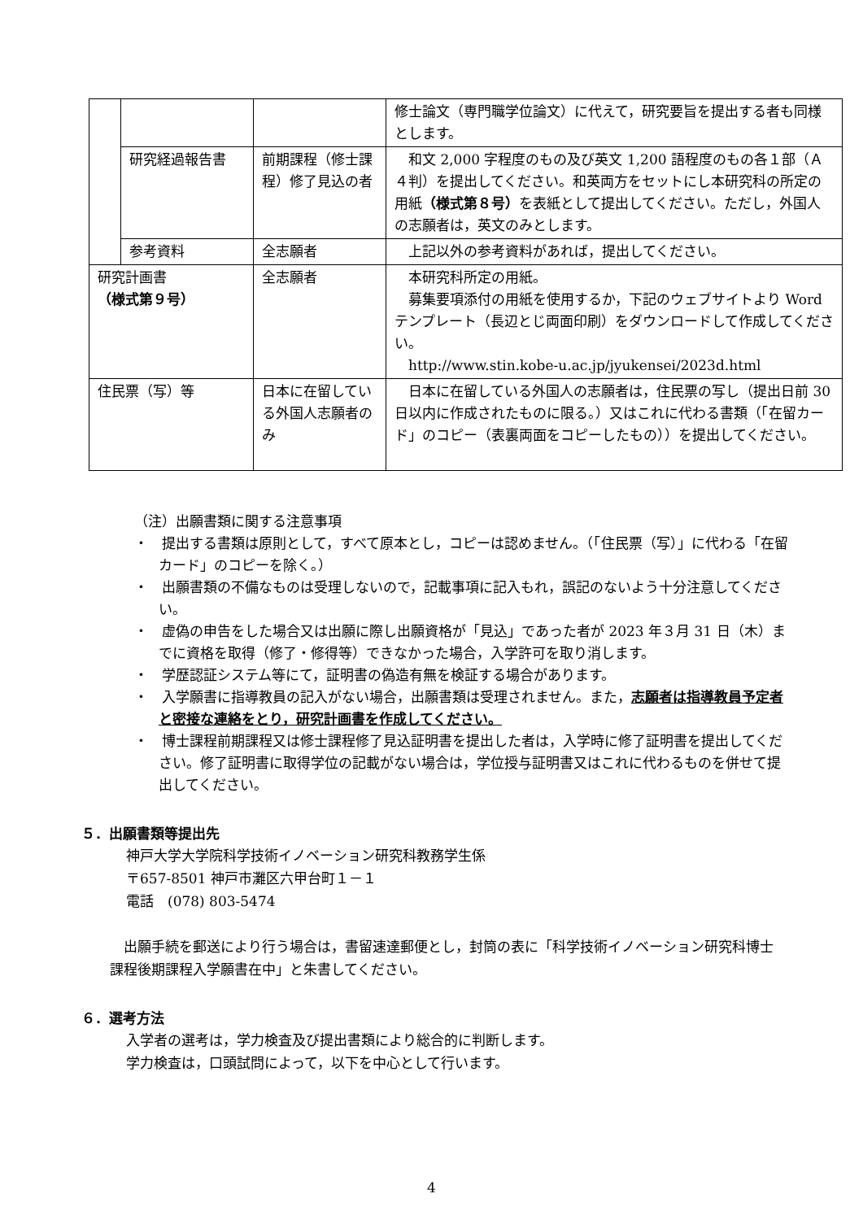| | | | 修士論文（専門職学位論文）に代えて，研究要旨を提出する者も同様とします。 |
| | 研究経過報告書 | 前期課程（修士課程）修了見込の者 | 和文 2,000 字程度のもの及び英文 1,200 語程度のもの各１部（Ａ４判）を提出してください。和英両方をセットにし本研究科の所定の用紙 （様式第８号） を表紙として提出してください。ただし，外国人の志願者は，英文のみとします。 |
| | 参考資料 | 全志願者 | 上記以外の参考資料があれば，提出してください。 |
| 研究計画書 （様式第９号） | | 全志願者 | 本研究科所定の用紙。 募集要項添付の用紙を使用するか，下記のウェブサイトより Word テンプレート（長辺とじ両面印刷）をダウンロードして作成してください。 http://www.stin.kobe-u.ac.jp/jyukensei/2023d.html |
| 住民票（写）等 | | 日本に在留している外国人志願者のみ | 日本に在留している外国人の志願者は，住民票の写し（提出日前 30 日以内に作成されたものに限る。）又はこれに代わる書類（「在留カード」のコピー（表裏両面をコピーしたもの））を提出してください。 |
（注）出願書類に関する注意事項
・　提出する書類は原則として，すべて原本とし，コピーは認めません。（「住民票（写）」に代わる「在留カード」のコピーを除く。）
・　出願書類の不備なものは受理しないので，記載事項に記入もれ，誤記のないよう十分注意してください。
・　虚偽の申告をした場合又は出願に際し出願資格が「見込」であった者が 2023 年３月 31 日（木）までに資格を取得（修了・修得等）できなかった場合，入学許可を取り消します。
・　学歴認証システム等にて，証明書の偽造有無を検証する場合があります。
・　入学願書に指導教員の記入がない場合，出願書類は受理されません。また，志願者は指導教員予定者と密接な連絡をとり，研究計画書を作成してください。
・　博士課程前期課程又は修士課程修了見込証明書を提出した者は，入学時に修了証明書を提出してください。修了証明書に取得学位の記載がない場合は，学位授与証明書又はこれに代わるものを併せて提出してください。
５．出願書類等提出先
神戸大学大学院科学技術イノベーション研究科教務学生係
〒657-8501 神戸市灘区六甲台町１－１
電話　(078) 803-5474
　出願手続を郵送により行う場合は，書留速達郵便とし，封筒の表に「科学技術イノベーション研究科博士課程後期課程入学願書在中」と朱書してください。
６．選考方法
入学者の選考は，学力検査及び提出書類により総合的に判断します。
学力検査は，口頭試問によって，以下を中心として行います。
4